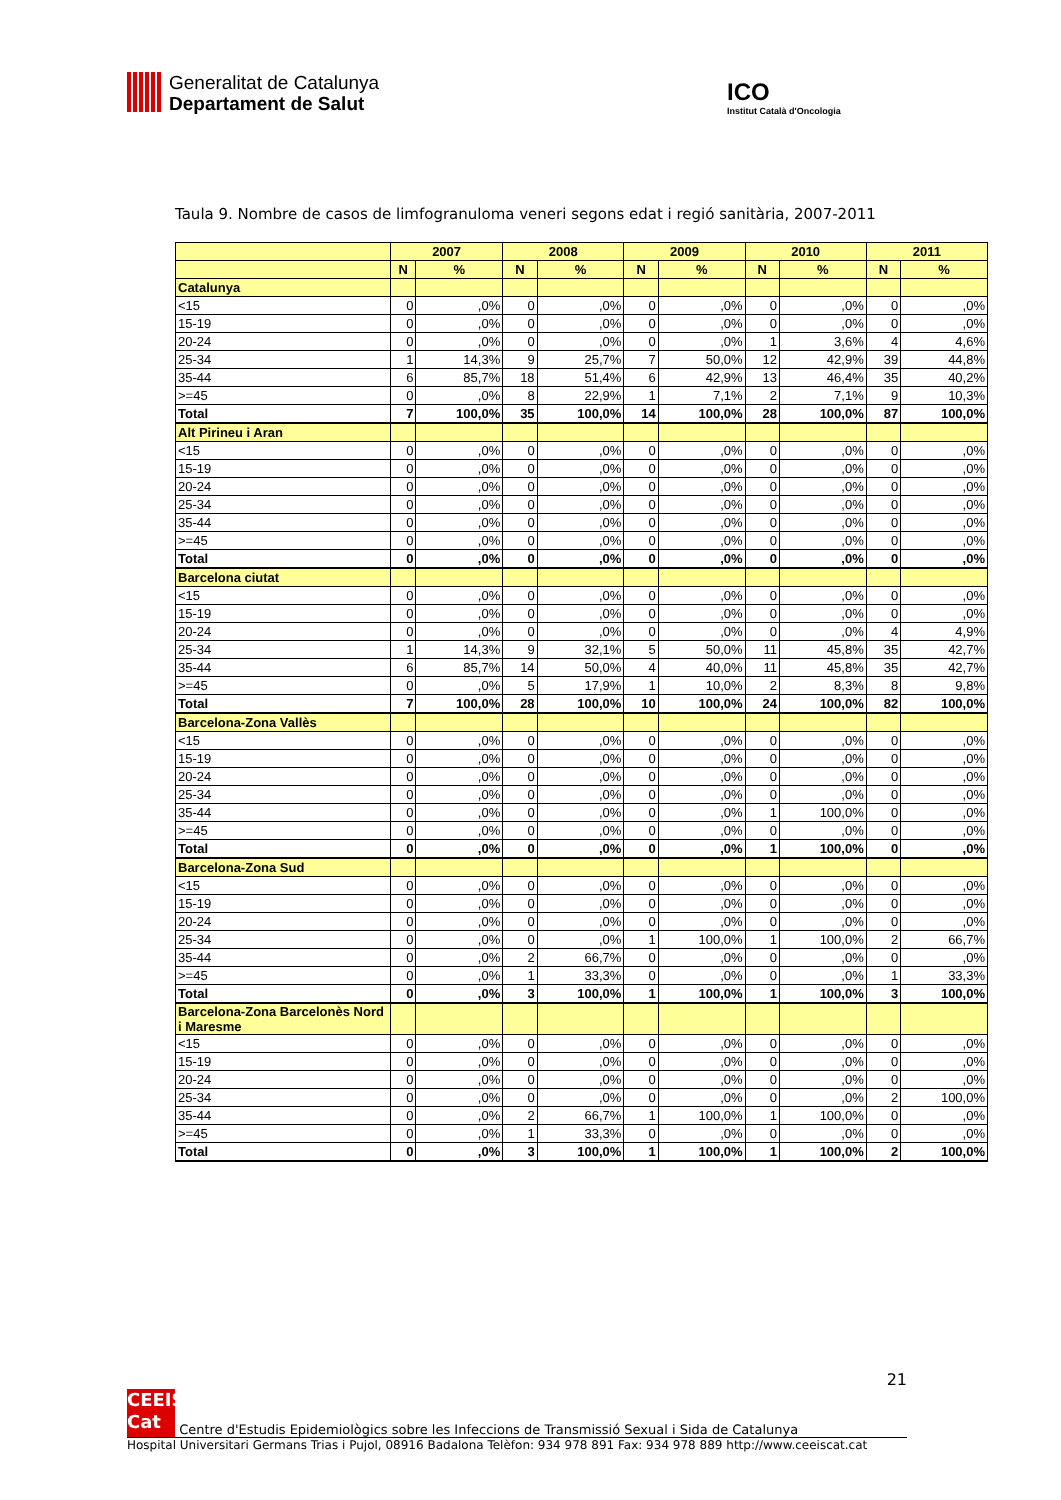Generalitat de Catalunya Departament de Salut
ICO
Institut Català d'Oncologia
Taula 9. Nombre de casos de limfogranuloma veneri segons edat i regió sanitària, 2007-2011
| | 2007 | | 2008 | | 2009 | | 2010 | | 2011 | |
| --- | --- | --- | --- | --- | --- | --- | --- | --- | --- | --- |
| | N | % | N | % | N | % | N | % | N | % |
| Catalunya | | | | | | | | | | |
| <15 | 0 | ,0% | 0 | ,0% | 0 | ,0% | 0 | ,0% | 0 | ,0% |
| 15-19 | 0 | ,0% | 0 | ,0% | 0 | ,0% | 0 | ,0% | 0 | ,0% |
| 20-24 | 0 | ,0% | 0 | ,0% | 0 | ,0% | 1 | 3,6% | 4 | 4,6% |
| 25-34 | 1 | 14,3% | 9 | 25,7% | 7 | 50,0% | 12 | 42,9% | 39 | 44,8% |
| 35-44 | 6 | 85,7% | 18 | 51,4% | 6 | 42,9% | 13 | 46,4% | 35 | 40,2% |
| >=45 | 0 | ,0% | 8 | 22,9% | 1 | 7,1% | 2 | 7,1% | 9 | 10,3% |
| Total | 7 | 100,0% | 35 | 100,0% | 14 | 100,0% | 28 | 100,0% | 87 | 100,0% |
| Alt Pirineu i Aran | | | | | | | | | | |
| <15 | 0 | ,0% | 0 | ,0% | 0 | ,0% | 0 | ,0% | 0 | ,0% |
| 15-19 | 0 | ,0% | 0 | ,0% | 0 | ,0% | 0 | ,0% | 0 | ,0% |
| 20-24 | 0 | ,0% | 0 | ,0% | 0 | ,0% | 0 | ,0% | 0 | ,0% |
| 25-34 | 0 | ,0% | 0 | ,0% | 0 | ,0% | 0 | ,0% | 0 | ,0% |
| 35-44 | 0 | ,0% | 0 | ,0% | 0 | ,0% | 0 | ,0% | 0 | ,0% |
| >=45 | 0 | ,0% | 0 | ,0% | 0 | ,0% | 0 | ,0% | 0 | ,0% |
| Total | 0 | ,0% | 0 | ,0% | 0 | ,0% | 0 | ,0% | 0 | ,0% |
| Barcelona ciutat | | | | | | | | | | |
| <15 | 0 | ,0% | 0 | ,0% | 0 | ,0% | 0 | ,0% | 0 | ,0% |
| 15-19 | 0 | ,0% | 0 | ,0% | 0 | ,0% | 0 | ,0% | 0 | ,0% |
| 20-24 | 0 | ,0% | 0 | ,0% | 0 | ,0% | 0 | ,0% | 4 | 4,9% |
| 25-34 | 1 | 14,3% | 9 | 32,1% | 5 | 50,0% | 11 | 45,8% | 35 | 42,7% |
| 35-44 | 6 | 85,7% | 14 | 50,0% | 4 | 40,0% | 11 | 45,8% | 35 | 42,7% |
| >=45 | 0 | ,0% | 5 | 17,9% | 1 | 10,0% | 2 | 8,3% | 8 | 9,8% |
| Total | 7 | 100,0% | 28 | 100,0% | 10 | 100,0% | 24 | 100,0% | 82 | 100,0% |
| Barcelona-Zona Vallès | | | | | | | | | | |
| <15 | 0 | ,0% | 0 | ,0% | 0 | ,0% | 0 | ,0% | 0 | ,0% |
| 15-19 | 0 | ,0% | 0 | ,0% | 0 | ,0% | 0 | ,0% | 0 | ,0% |
| 20-24 | 0 | ,0% | 0 | ,0% | 0 | ,0% | 0 | ,0% | 0 | ,0% |
| 25-34 | 0 | ,0% | 0 | ,0% | 0 | ,0% | 0 | ,0% | 0 | ,0% |
| 35-44 | 0 | ,0% | 0 | ,0% | 0 | ,0% | 1 | 100,0% | 0 | ,0% |
| >=45 | 0 | ,0% | 0 | ,0% | 0 | ,0% | 0 | ,0% | 0 | ,0% |
| Total | 0 | ,0% | 0 | ,0% | 0 | ,0% | 1 | 100,0% | 0 | ,0% |
| Barcelona-Zona Sud | | | | | | | | | | |
| <15 | 0 | ,0% | 0 | ,0% | 0 | ,0% | 0 | ,0% | 0 | ,0% |
| 15-19 | 0 | ,0% | 0 | ,0% | 0 | ,0% | 0 | ,0% | 0 | ,0% |
| 20-24 | 0 | ,0% | 0 | ,0% | 0 | ,0% | 0 | ,0% | 0 | ,0% |
| 25-34 | 0 | ,0% | 0 | ,0% | 1 | 100,0% | 1 | 100,0% | 2 | 66,7% |
| 35-44 | 0 | ,0% | 2 | 66,7% | 0 | ,0% | 0 | ,0% | 0 | ,0% |
| >=45 | 0 | ,0% | 1 | 33,3% | 0 | ,0% | 0 | ,0% | 1 | 33,3% |
| Total | 0 | ,0% | 3 | 100,0% | 1 | 100,0% | 1 | 100,0% | 3 | 100,0% |
| Barcelona-Zona Barcelonès Nord i Maresme | | | | | | | | | | |
| <15 | 0 | ,0% | 0 | ,0% | 0 | ,0% | 0 | ,0% | 0 | ,0% |
| 15-19 | 0 | ,0% | 0 | ,0% | 0 | ,0% | 0 | ,0% | 0 | ,0% |
| 20-24 | 0 | ,0% | 0 | ,0% | 0 | ,0% | 0 | ,0% | 0 | ,0% |
| 25-34 | 0 | ,0% | 0 | ,0% | 0 | ,0% | 0 | ,0% | 2 | 100,0% |
| 35-44 | 0 | ,0% | 2 | 66,7% | 1 | 100,0% | 1 | 100,0% | 0 | ,0% |
| >=45 | 0 | ,0% | 1 | 33,3% | 0 | ,0% | 0 | ,0% | 0 | ,0% |
| Total | 0 | ,0% | 3 | 100,0% | 1 | 100,0% | 1 | 100,0% | 2 | 100,0% |
21
CEEIS Cat Centre d'Estudis Epidemiològics sobre les Infeccions de Transmissió Sexual i Sida de Catalunya
Hospital Universitari Germans Trias i Pujol, 08916 Badalona Telèfon: 934 978 891 Fax: 934 978 889 http://www.ceeiscat.cat